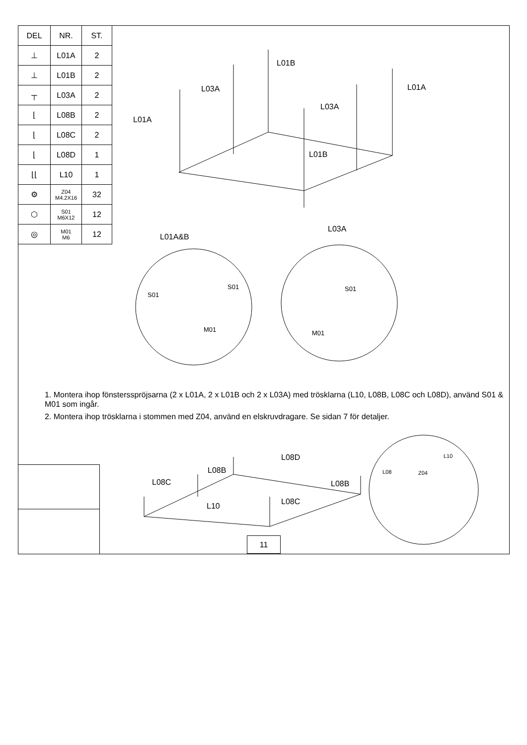| DEL | NR. | ST. |
| --- | --- | --- |
| ⊥ | L01A | 2 |
| ⊥ | L01B | 2 |
| ┬ | L03A | 2 |
| ⌊ | L08B | 2 |
| ⌊ | L08C | 2 |
| ⌊ | L08D | 1 |
| ⌊⌊ | L10 | 1 |
| ⚙ | Z04 M4.2X16 | 32 |
| ⬡ | S01 M6X12 | 12 |
| ◎ | M01 M6 | 12 |
L01B
L03A L01A
L03A
L01A
L01B
L01A&B
L03A
S01
S01
M01
S01
M01
1. Montera ihop fönstersspröjsarna (2 x L01A, 2 x L01B och 2 x L03A) med trösklarna (L10, L08B, L08C och L08D), använd S01 & M01 som ingår.
2. Montera ihop trösklarna i stommen med Z04, använd en elskruvdragare. Se sidan 7 för detaljer.
L08D
L08B
L08C L08B
L08C
L10
L10
L08 Z04
11